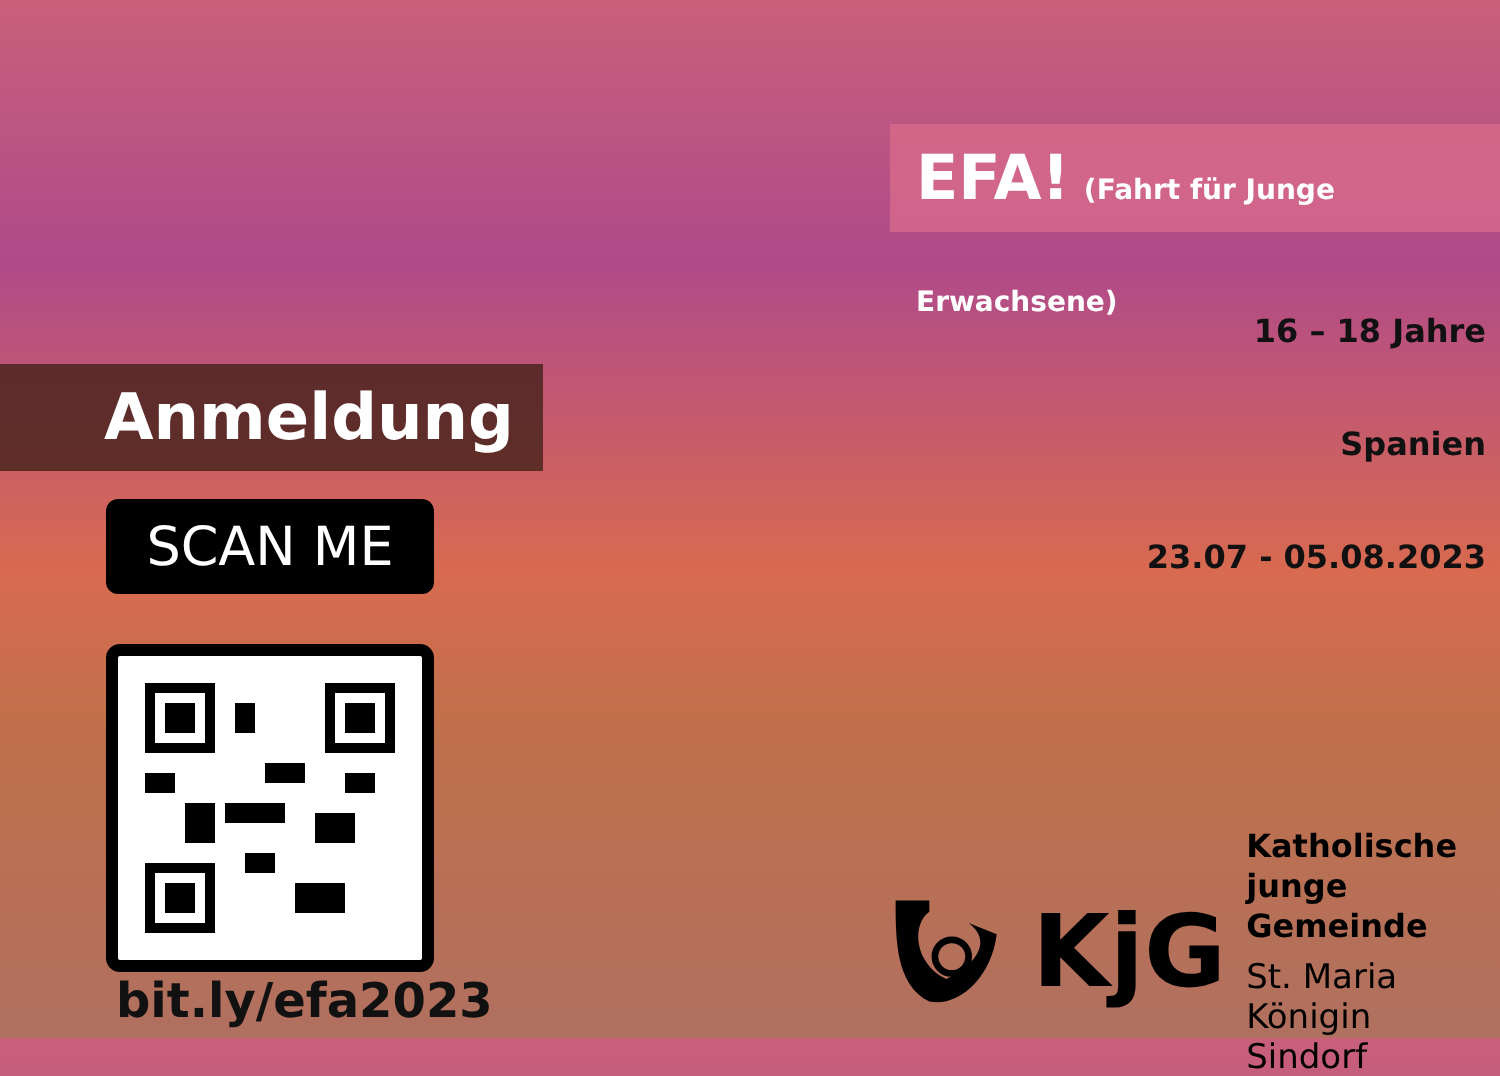Anmeldung
SCAN ME
bit.ly/efa2023
EFA! (Fahrt für Junge Erwachsene)
16 – 18 Jahre
Spanien
23.07 - 05.08.2023
KjG
Katholische
junge Gemeinde
St. Maria Königin
Sindorf